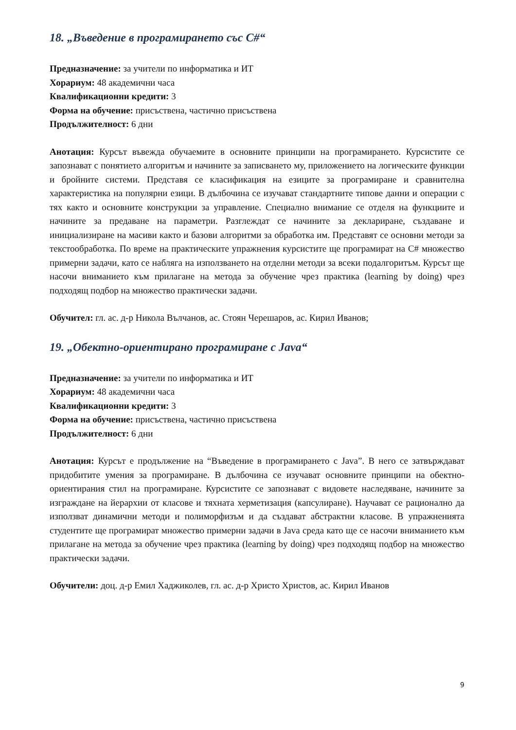18. „Въведение в програмирането със C#“
Предназначение: за учители по информатика и ИТ
Хорариум: 48 академични часа
Квалификационни кредити: 3
Форма на обучение: присъствена, частично присъствена
Продължителност: 6 дни
Анотация: Курсът въвежда обучаемите в основните принципи на програмирането. Курсистите се запознават с понятието алгоритъм и начините за записването му, приложението на логическите функции и бройните системи. Представя се класификация на езиците за програмиране и сравнителна характеристика на популярни езици. В дълбочина се изучават стандартните типове данни и операции с тях както и основните конструкции за управление. Специално внимание се отделя на функциите и начините за предаване на параметри. Разглеждат се начините за деклариране, създаване и инициализиране на масиви както и базови алгоритми за обработка им. Представят се основни методи за текстообработка. По време на практическите упражнения курсистите ще програмират на C# множество примерни задачи, като се набляга на използването на отделни методи за всеки подалгоритъм. Курсът ще насочи вниманието към прилагане на метода за обучение чрез практика (learning by doing) чрез подходящ подбор на множество практически задачи.
Обучител: гл. ас. д-р Никола Вълчанов, ас. Стоян Черешаров, ас. Кирил Иванов;
19. „Обектно-ориентирано програмиране с Java“
Предназначение: за учители по информатика и ИТ
Хорариум: 48 академични часа
Квалификационни кредити: 3
Форма на обучение: присъствена, частично присъствена
Продължителност: 6 дни
Анотация: Курсът е продължение на “Въведение в програмирането с Java”. В него се затвърждават придобитите умения за програмиране. В дълбочина се изучават основните принципи на обектно-ориентирания стил на програмиране. Курсистите се запознават с видовете наследяване, начините за изграждане на йерархии от класове и тяхната херметизация (капсулиране). Научават се рационално да използват динамични методи и полиморфизъм и да създават абстрактни класове. В упражненията студентите ще програмират множество примерни задачи в Java среда като ще се насочи вниманието към прилагане на метода за обучение чрез практика (learning by doing) чрез подходящ подбор на множество практически задачи.
Обучители: доц. д-р Емил Хаджиколев, гл. ас. д-р Христо Христов, ас. Кирил Иванов
9